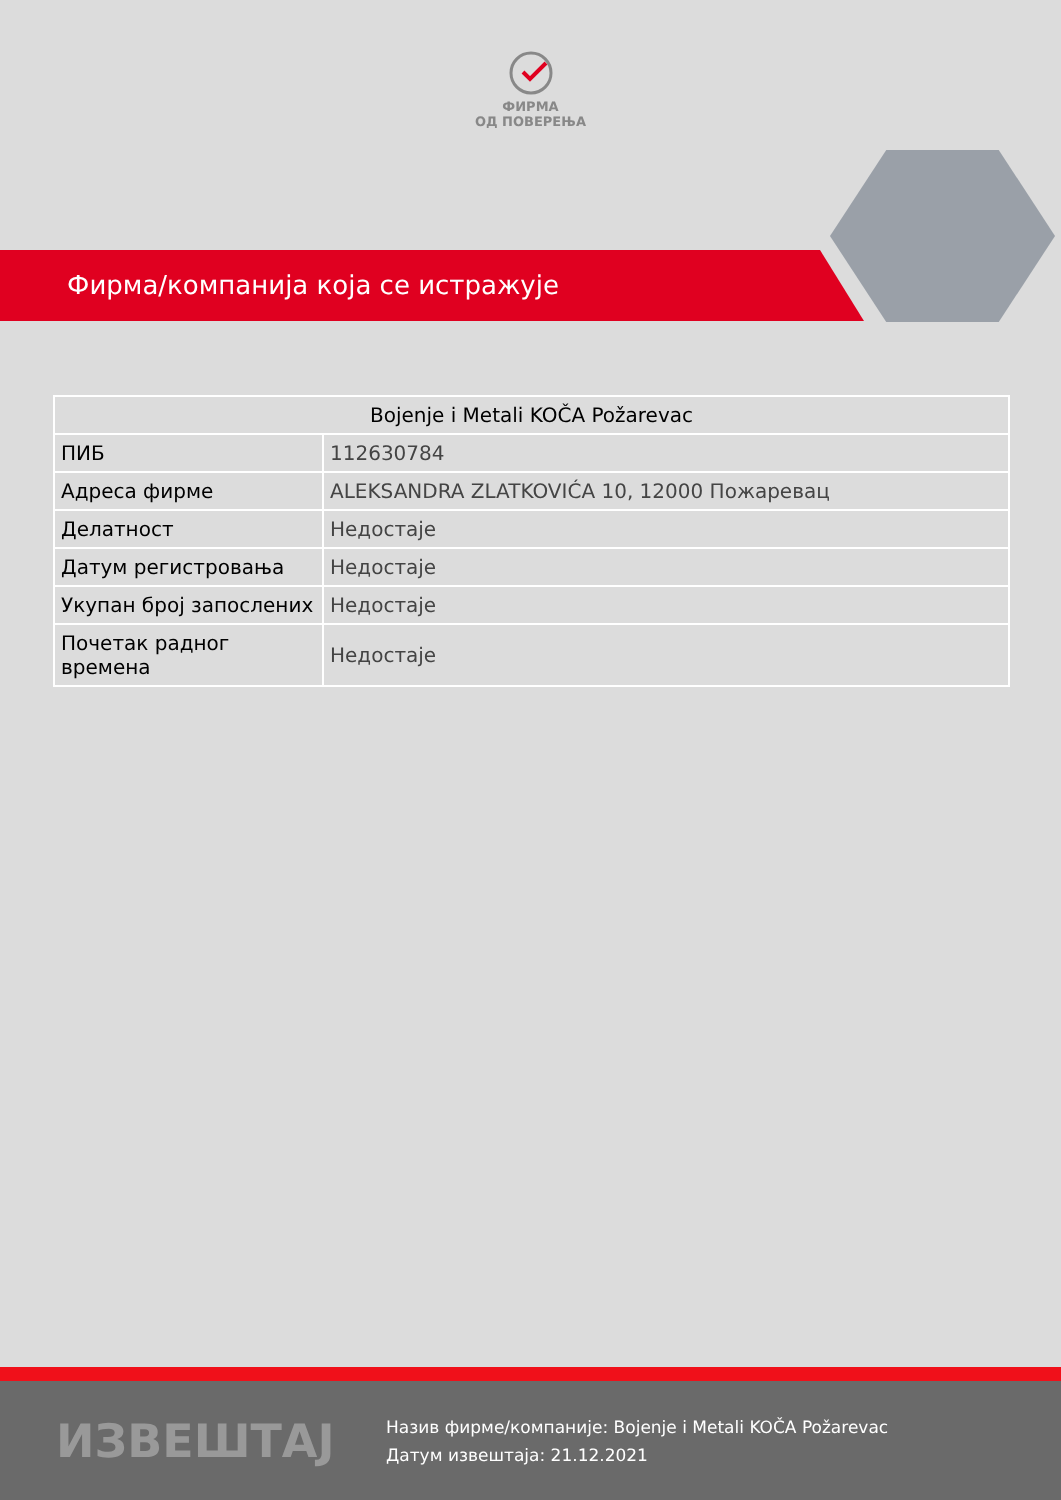ФИРМА
ОД ПОВЕРЕЊА
Фирма/компанија која се истражује
| Bojenje i Metali KOČA Požarevac | |
| --- | --- |
| ПИБ | 112630784 |
| Адреса фирме | ALEKSANDRA ZLATKOVIĆA 10, 12000 Пожаревац |
| Делатност | Недостаје |
| Датум регистровања | Недостаје |
| Укупан број запослених | Недостаје |
| Почетак радног времена | Недостаје |
ИЗВЕШТАЈ
Назив фирме/компаније: Bojenje i Metali KOČA Požarevac
Датум извештаја: 21.12.2021